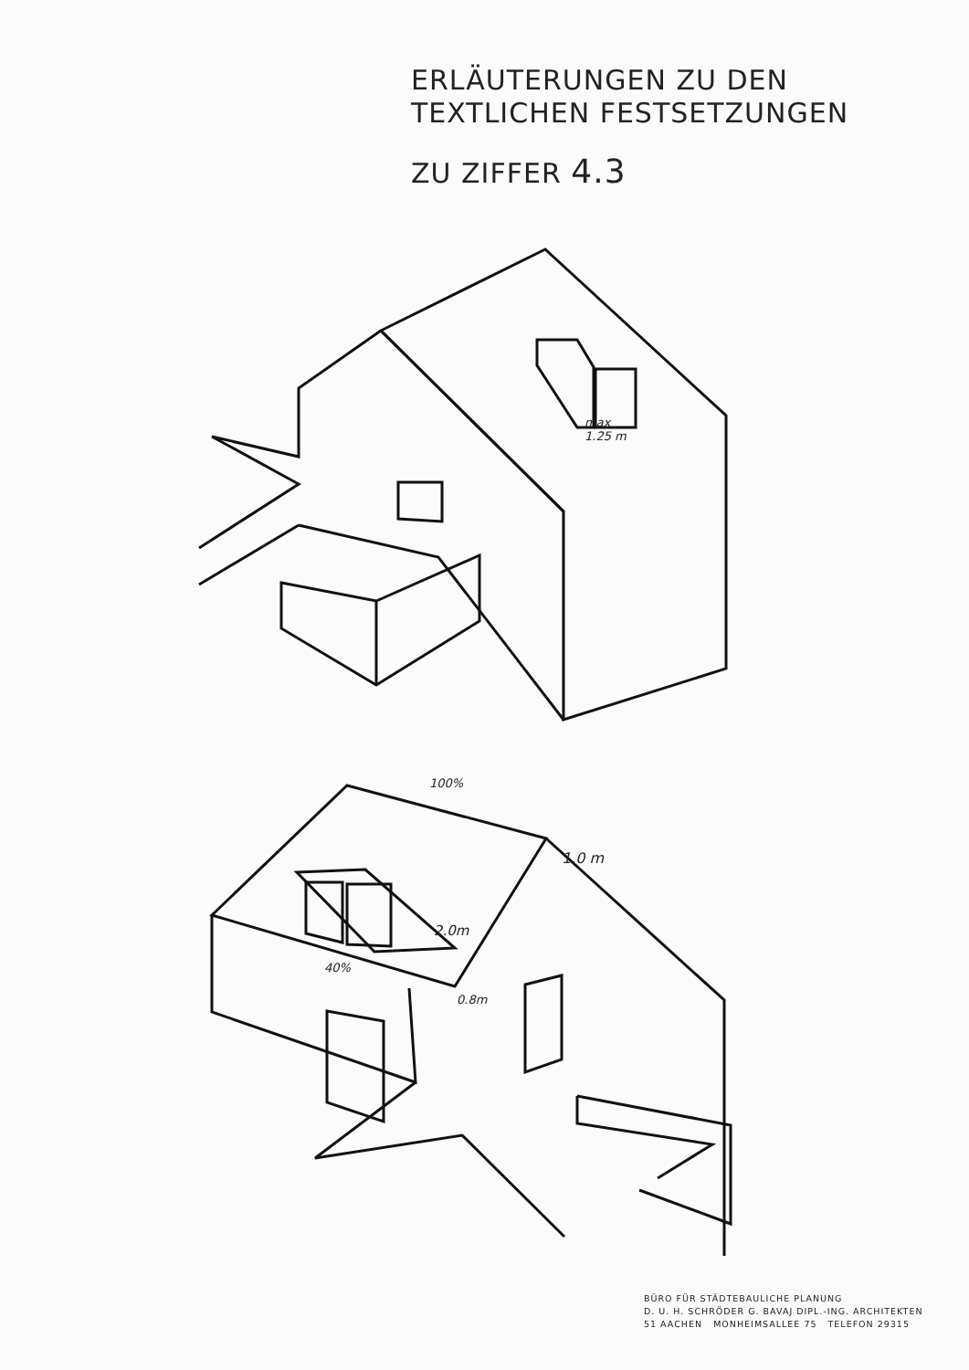ERLÄUTERUNGEN ZU DEN
TEXTLICHEN FESTSETZUNGEN
ZU ZIFFER 4.3
max
1.25 m
100%
1.0 m
2.0m
40%
0.8m
BÜRO FÜR STÄDTEBAULICHE PLANUNG
D. U. H. SCHRÖDER G. BAVAJ DIPL.-ING. ARCHITEKTEN
51 AACHEN MONHEIMSALLEE 75 TELEFON 29315